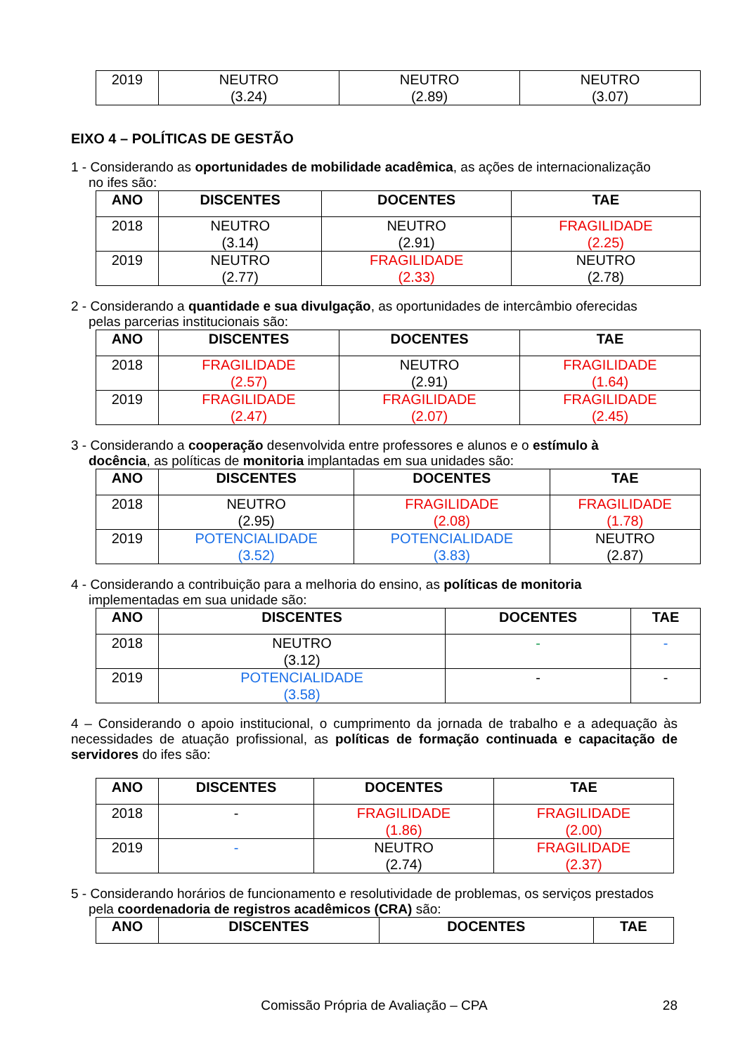| 2019 | NEUTRO (3.24) | NEUTRO (2.89) | NEUTRO (3.07) |
EIXO 4 – POLÍTICAS DE GESTÃO
1 - Considerando as oportunidades de mobilidade acadêmica, as ações de internacionalização
no ifes são:
| ANO | DISCENTES | DOCENTES | TAE |
| --- | --- | --- | --- |
| 2018 | NEUTRO (3.14) | NEUTRO (2.91) | FRAGILIDADE (2.25) |
| 2019 | NEUTRO (2.77) | FRAGILIDADE (2.33) | NEUTRO (2.78) |
2 - Considerando a quantidade e sua divulgação, as oportunidades de intercâmbio oferecidas
pelas parcerias institucionais são:
| ANO | DISCENTES | DOCENTES | TAE |
| --- | --- | --- | --- |
| 2018 | FRAGILIDADE (2.57) | NEUTRO (2.91) | FRAGILIDADE (1.64) |
| 2019 | FRAGILIDADE (2.47) | FRAGILIDADE (2.07) | FRAGILIDADE (2.45) |
3 - Considerando a cooperação desenvolvida entre professores e alunos e o estímulo à
docência, as políticas de monitoria implantadas em sua unidades são:
| ANO | DISCENTES | DOCENTES | TAE |
| --- | --- | --- | --- |
| 2018 | NEUTRO (2.95) | FRAGILIDADE (2.08) | FRAGILIDADE (1.78) |
| 2019 | POTENCIALIDADE (3.52) | POTENCIALIDADE (3.83) | NEUTRO (2.87) |
4 - Considerando a contribuição para a melhoria do ensino, as políticas de monitoria
implementadas em sua unidade são:
| ANO | DISCENTES | DOCENTES | TAE |
| --- | --- | --- | --- |
| 2018 | NEUTRO (3.12) | - | - |
| 2019 | POTENCIALIDADE (3.58) | - | - |
4 – Considerando o apoio institucional, o cumprimento da jornada de trabalho e a adequação às necessidades de atuação profissional, as políticas de formação continuada e capacitação de servidores do ifes são:
| ANO | DISCENTES | DOCENTES | TAE |
| --- | --- | --- | --- |
| 2018 | - | FRAGILIDADE (1.86) | FRAGILIDADE (2.00) |
| 2019 | - | NEUTRO (2.74) | FRAGILIDADE (2.37) |
5 - Considerando horários de funcionamento e resolutividade de problemas, os serviços prestados
pela coordenadoria de registros acadêmicos (CRA) são:
| ANO | DISCENTES | DOCENTES | TAE |
| --- | --- | --- | --- |
Comissão Própria de Avaliação – CPA 28